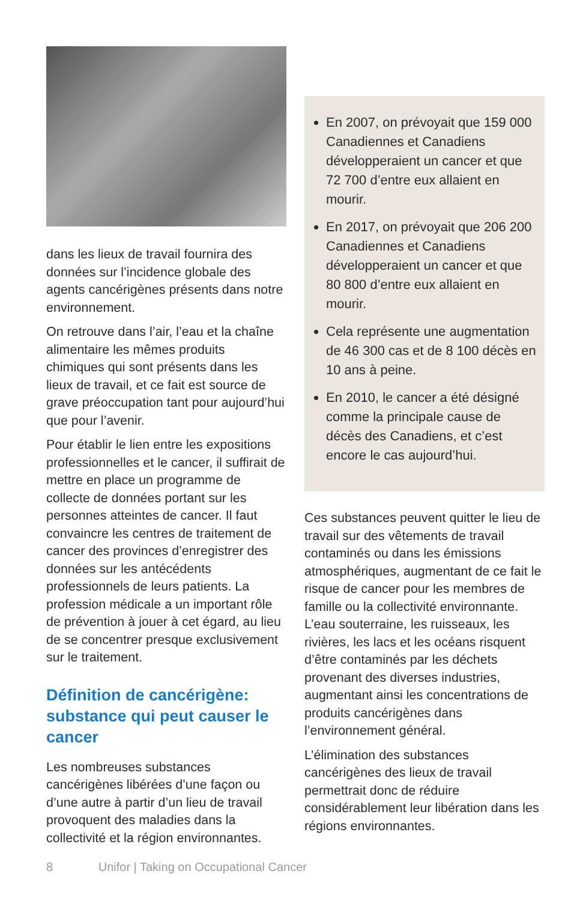dans les lieux de travail fournira des données sur l’incidence globale des agents cancérigènes présents dans notre environnement.
On retrouve dans l’air, l’eau et la chaîne alimentaire les mêmes produits chimiques qui sont présents dans les lieux de travail, et ce fait est source de grave préoccupation tant pour aujourd’hui que pour l’avenir.
Pour établir le lien entre les expositions professionnelles et le cancer, il suffirait de mettre en place un programme de collecte de données portant sur les personnes atteintes de cancer. Il faut convaincre les centres de traitement de cancer des provinces d’enregistrer des données sur les antécédents professionnels de leurs patients. La profession médicale a un important rôle de prévention à jouer à cet égard, au lieu de se concentrer presque exclusivement sur le traitement.
Définition de cancérigène: substance qui peut causer le cancer
Les nombreuses substances cancérigènes libérées d’une façon ou d’une autre à partir d’un lieu de travail provoquent des maladies dans la collectivité et la région environnantes.
En 2007, on prévoyait que 159 000 Canadiennes et Canadiens développeraient un cancer et que 72 700 d’entre eux allaient en mourir.
En 2017, on prévoyait que 206 200 Canadiennes et Canadiens développeraient un cancer et que 80 800 d’entre eux allaient en mourir.
Cela représente une augmentation de 46 300 cas et de 8 100 décès en 10 ans à peine.
En 2010, le cancer a été désigné comme la principale cause de décès des Canadiens, et c’est encore le cas aujourd’hui.
Ces substances peuvent quitter le lieu de travail sur des vêtements de travail contaminés ou dans les émissions atmosphériques, augmentant de ce fait le risque de cancer pour les membres de famille ou la collectivité environnante. L’eau souterraine, les ruisseaux, les rivières, les lacs et les océans risquent d’être contaminés par les déchets provenant des diverses industries, augmentant ainsi les concentrations de produits cancérigènes dans l’environnement général.
L’élimination des substances cancérigènes des lieux de travail permettrait donc de réduire considérablement leur libération dans les régions environnantes.
8 Unifor | Taking on Occupational Cancer